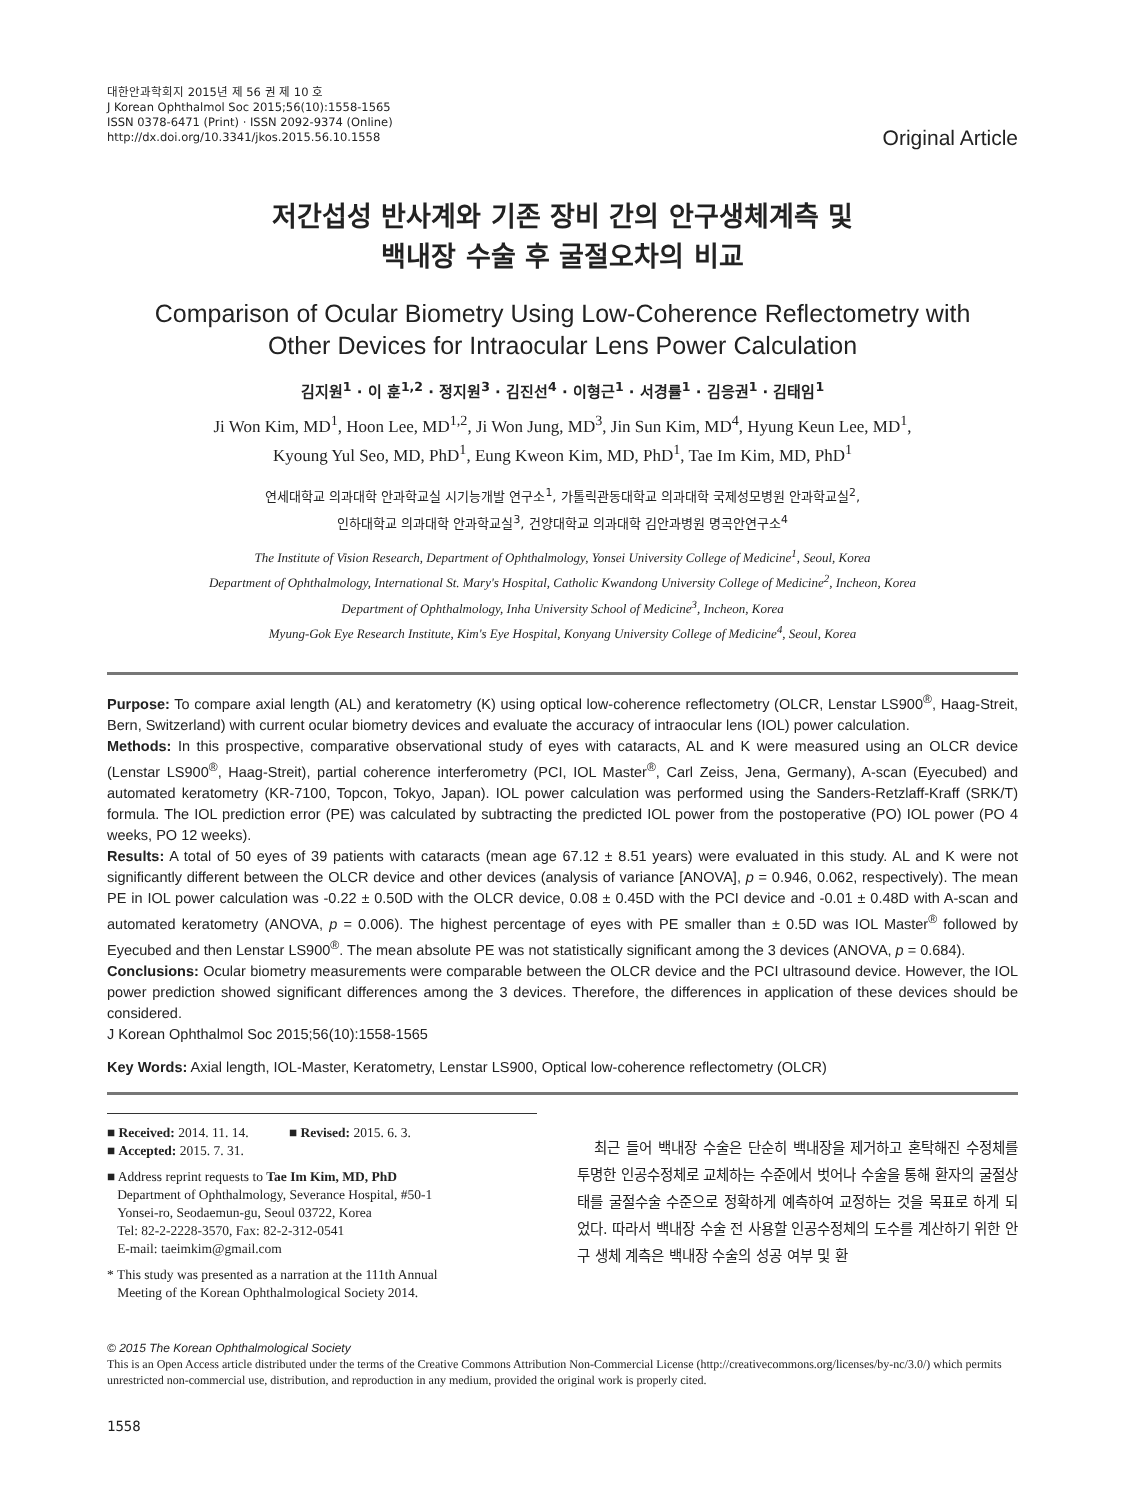대한안과학회지 2015년 제 56 권 제 10 호
J Korean Ophthalmol Soc 2015;56(10):1558-1565
ISSN 0378-6471 (Print) · ISSN 2092-9374 (Online)
http://dx.doi.org/10.3341/jkos.2015.56.10.1558
Original Article
저간섭성 반사계와 기존 장비 간의 안구생체계측 및
백내장 수술 후 굴절오차의 비교
Comparison of Ocular Biometry Using Low-Coherence Reflectometry with
Other Devices for Intraocular Lens Power Calculation
김지원<sup>1</sup> · 이 훈<sup>1,2</sup> · 정지원<sup>3</sup> · 김진선<sup>4</sup> · 이형근<sup>1</sup> · 서경률<sup>1</sup> · 김응권<sup>1</sup> · 김태임<sup>1</sup>
Ji Won Kim, MD<sup>1</sup>, Hoon Lee, MD<sup>1,2</sup>, Ji Won Jung, MD<sup>3</sup>, Jin Sun Kim, MD<sup>4</sup>, Hyung Keun Lee, MD<sup>1</sup>,
Kyoung Yul Seo, MD, PhD<sup>1</sup>, Eung Kweon Kim, MD, PhD<sup>1</sup>, Tae Im Kim, MD, PhD<sup>1</sup>
연세대학교 의과대학 안과학교실 시기능개발 연구소<sup>1</sup>, 가톨릭관동대학교 의과대학 국제성모병원 안과학교실<sup>2</sup>,
인하대학교 의과대학 안과학교실<sup>3</sup>, 건양대학교 의과대학 김안과병원 명곡안연구소<sup>4</sup>
The Institute of Vision Research, Department of Ophthalmology, Yonsei University College of Medicine<sup>1</sup>, Seoul, Korea
Department of Ophthalmology, International St. Mary's Hospital, Catholic Kwandong University College of Medicine<sup>2</sup>, Incheon, Korea
Department of Ophthalmology, Inha University School of Medicine<sup>3</sup>, Incheon, Korea
Myung-Gok Eye Research Institute, Kim's Eye Hospital, Konyang University College of Medicine<sup>4</sup>, Seoul, Korea
Purpose: To compare axial length (AL) and keratometry (K) using optical low-coherence reflectometry (OLCR, Lenstar LS900<sup>®</sup>, Haag-Streit, Bern, Switzerland) with current ocular biometry devices and evaluate the accuracy of intraocular lens (IOL) power calculation.
Methods: In this prospective, comparative observational study of eyes with cataracts, AL and K were measured using an OLCR device (Lenstar LS900<sup>®</sup>, Haag-Streit), partial coherence interferometry (PCI, IOL Master<sup>®</sup>, Carl Zeiss, Jena, Germany), A-scan (Eyecubed) and automated keratometry (KR-7100, Topcon, Tokyo, Japan). IOL power calculation was performed using the Sanders-Retzlaff-Kraff (SRK/T) formula. The IOL prediction error (PE) was calculated by subtracting the predicted IOL power from the postoperative (PO) IOL power (PO 4 weeks, PO 12 weeks).
Results: A total of 50 eyes of 39 patients with cataracts (mean age 67.12 ± 8.51 years) were evaluated in this study. AL and K were not significantly different between the OLCR device and other devices (analysis of variance [ANOVA], p = 0.946, 0.062, respectively). The mean PE in IOL power calculation was -0.22 ± 0.50D with the OLCR device, 0.08 ± 0.45D with the PCI device and -0.01 ± 0.48D with A-scan and automated keratometry (ANOVA, p = 0.006). The highest percentage of eyes with PE smaller than ± 0.5D was IOL Master<sup>®</sup> followed by Eyecubed and then Lenstar LS900<sup>®</sup>. The mean absolute PE was not statistically significant among the 3 devices (ANOVA, p = 0.684).
Conclusions: Ocular biometry measurements were comparable between the OLCR device and the PCI ultrasound device. However, the IOL power prediction showed significant differences among the 3 devices. Therefore, the differences in application of these devices should be considered.
J Korean Ophthalmol Soc 2015;56(10):1558-1565
Key Words: Axial length, IOL-Master, Keratometry, Lenstar LS900, Optical low-coherence reflectometry (OLCR)
■ Received: 2014. 11. 14. ■ Revised: 2015. 6. 3.
■ Accepted: 2015. 7. 31.
■ Address reprint requests to Tae Im Kim, MD, PhD
Department of Ophthalmology, Severance Hospital, #50-1
Yonsei-ro, Seodaemun-gu, Seoul 03722, Korea
Tel: 82-2-2228-3570, Fax: 82-2-312-0541
E-mail: taeimkim@gmail.com
* This study was presented as a narration at the 111th Annual
Meeting of the Korean Ophthalmological Society 2014.
최근 들어 백내장 수술은 단순히 백내장을 제거하고 혼탁해진 수정체를 투명한 인공수정체로 교체하는 수준에서 벗어나 수술을 통해 환자의 굴절상태를 굴절수술 수준으로 정확하게 예측하여 교정하는 것을 목표로 하게 되었다. 따라서 백내장 수술 전 사용할 인공수정체의 도수를 계산하기 위한 안구 생체 계측은 백내장 수술의 성공 여부 및 환
© 2015 The Korean Ophthalmological Society
This is an Open Access article distributed under the terms of the Creative Commons Attribution Non-Commercial License (http://creativecommons.org/licenses/by-nc/3.0/) which permits unrestricted non-commercial use, distribution, and reproduction in any medium, provided the original work is properly cited.
1558